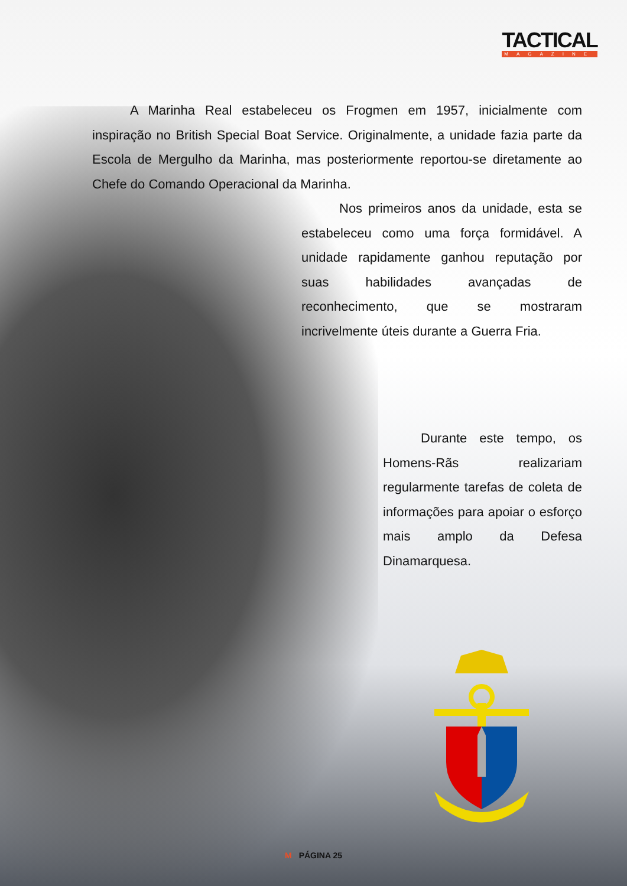TACTICAL
MAGAZINE
A Marinha Real estabeleceu os Frogmen em 1957, inicialmente com inspiração no British Special Boat Service. Originalmente, a unidade fazia parte da Escola de Mergulho da Marinha, mas posteriormente reportou-se diretamente ao Chefe do Comando Operacional da Marinha.
Nos primeiros anos da unidade, esta se estabeleceu como uma força formidável. A unidade rapidamente ganhou reputação por suas habilidades avançadas de reconhecimento, que se mostraram incrivelmente úteis durante a Guerra Fria.
Durante este tempo, os Homens-Rãs realizariam regularmente tarefas de coleta de informações para apoiar o esforço mais amplo da Defesa Dinamarquesa.
M PÁGINA 25